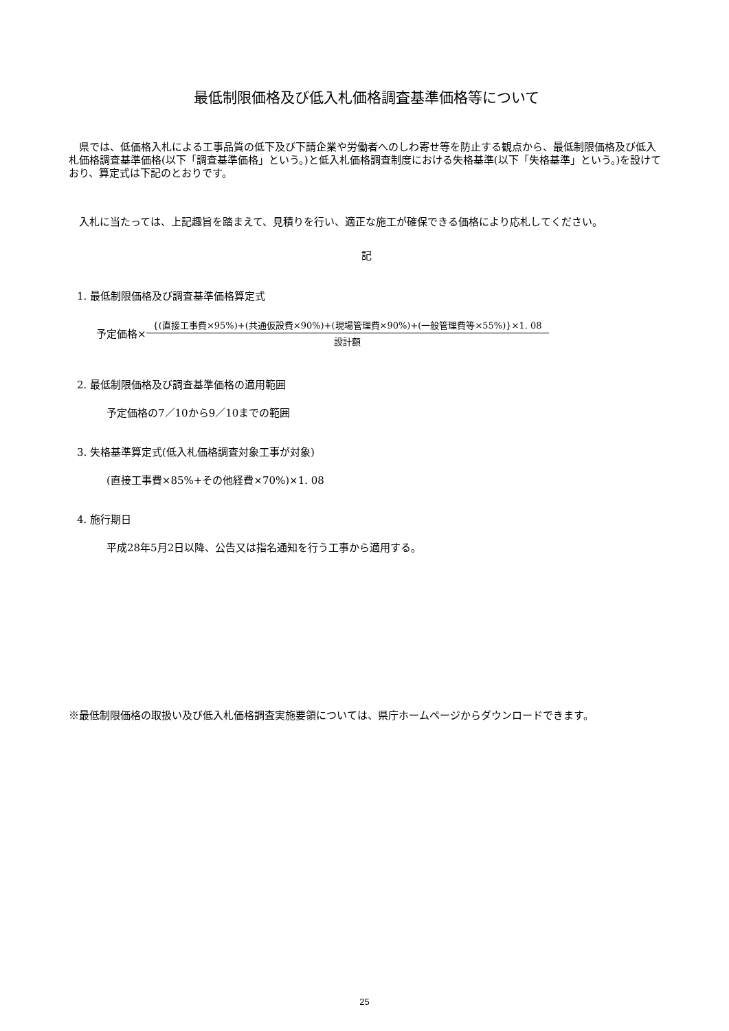最低制限価格及び低入札価格調査基準価格等について
県では、低価格入札による工事品質の低下及び下請企業や労働者へのしわ寄せ等を防止する観点から、最低制限価格及び低入札価格調査基準価格(以下「調査基準価格」という。)と低入札価格調査制度における失格基準(以下「失格基準」という。)を設けており、算定式は下記のとおりです。
入札に当たっては、上記趣旨を踏まえて、見積りを行い、適正な施工が確保できる価格により応札してください。
記
1. 最低制限価格及び調査基準価格算定式
予定価格×
{(直接工事費×95%)+(共通仮設費×90%)+(現場管理費×90%)+(一般管理費等×55%)}×1. 08
設計額
2. 最低制限価格及び調査基準価格の適用範囲
予定価格の7／10から9／10までの範囲
3. 失格基準算定式(低入札価格調査対象工事が対象)
(直接工事費×85%+その他経費×70%)×1. 08
4. 施行期日
平成28年5月2日以降、公告又は指名通知を行う工事から適用する。
※最低制限価格の取扱い及び低入札価格調査実施要領については、県庁ホームページからダウンロードできます。
25